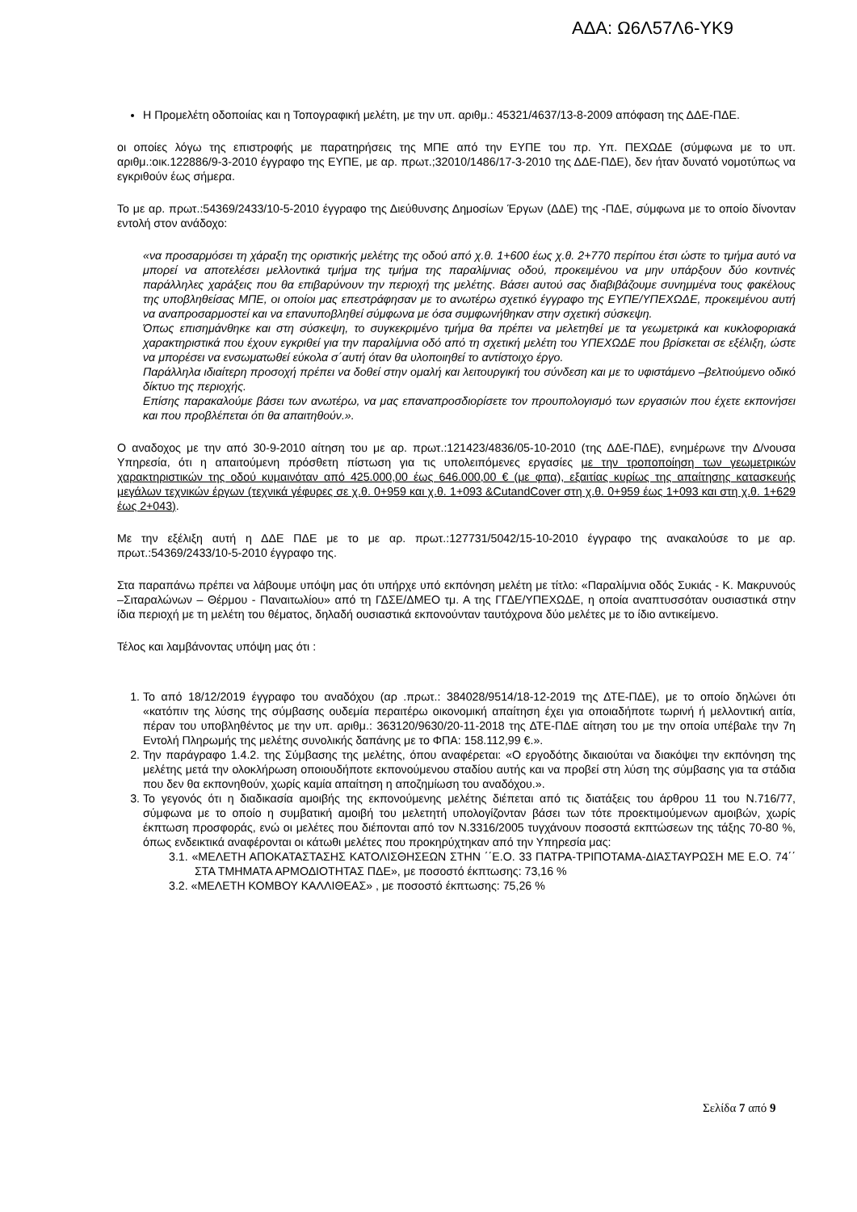ΑΔΑ: Ω6Λ57Λ6-ΥΚ9
Η Προμελέτη οδοποιίας και η Τοπογραφική μελέτη, με την υπ. αριθμ.: 45321/4637/13-8-2009 απόφαση της ΔΔΕ-ΠΔΕ.
οι οποίες λόγω της επιστροφής με παρατηρήσεις της ΜΠΕ από την ΕΥΠΕ του πρ. Υπ. ΠΕΧΩΔΕ (σύμφωνα με το υπ. αριθμ.:οικ.122886/9-3-2010 έγγραφο της ΕΥΠΕ, με αρ. πρωτ.;32010/1486/17-3-2010 της ΔΔΕ-ΠΔΕ), δεν ήταν δυνατό νομοτύπως να εγκριθούν έως σήμερα.
Το με αρ. πρωτ.:54369/2433/10-5-2010 έγγραφο της Διεύθυνσης Δημοσίων Έργων (ΔΔΕ) της -ΠΔΕ, σύμφωνα με το οποίο δίνονταν εντολή στον ανάδοχο:
«να προσαρμόσει τη χάραξη της οριστικής μελέτης της οδού από χ.θ. 1+600 έως χ.θ. 2+770 περίπου έτσι ώστε το τμήμα αυτό να μπορεί να αποτελέσει μελλοντικά τμήμα της τμήμα της παραλίμνιας οδού, προκειμένου να μην υπάρξουν δύο κοντινές παράλληλες χαράξεις που θα επιβαρύνουν την περιοχή της μελέτης. Βάσει αυτού σας διαβιβάζουμε συνημμένα τους φακέλους της υποβληθείσας ΜΠΕ, οι οποίοι μας επεστράφησαν με το ανωτέρω σχετικό έγγραφο της ΕΥΠΕ/ΥΠΕΧΩΔΕ, προκειμένου αυτή να αναπροσαρμοστεί και να επανυποβληθεί σύμφωνα με όσα συμφωνήθηκαν στην σχετική σύσκεψη.
Όπως επισημάνθηκε και στη σύσκεψη, το συγκεκριμένο τμήμα θα πρέπει να μελετηθεί με τα γεωμετρικά και κυκλοφοριακά χαρακτηριστικά που έχουν εγκριθεί για την παραλίμνια οδό από τη σχετική μελέτη του ΥΠΕΧΩΔΕ που βρίσκεται σε εξέλιξη, ώστε να μπορέσει να ενσωματωθεί εύκολα σ΄αυτή όταν θα υλοποιηθεί το αντίστοιχο έργο.
Παράλληλα ιδιαίτερη προσοχή πρέπει να δοθεί στην ομαλή και λειτουργική του σύνδεση και με το υφιστάμενο –βελτιούμενο οδικό δίκτυο της περιοχής.
Επίσης παρακαλούμε βάσει των ανωτέρω, να μας επαναπροσδιορίσετε τον προυπολογισμό των εργασιών που έχετε εκπονήσει και που προβλέπεται ότι θα απαιτηθούν.».
Ο αναδοχος με την από 30-9-2010 αίτηση του με αρ. πρωτ.:121423/4836/05-10-2010 (της ΔΔΕ-ΠΔΕ), ενημέρωνε την Δ/νουσα Υπηρεσία, ότι η απαιτούμενη πρόσθετη πίστωση για τις υπολειπόμενες εργασίες με την τροποποίηση των γεωμετρικών χαρακτηριστικών της οδού κυμαινόταν από 425.000,00 έως 646.000,00 € (με φπα), εξαιτίας κυρίως της απαίτησης κατασκευής μεγάλων τεχνικών έργων (τεχνικά γέφυρες σε χ.θ. 0+959 και χ.θ. 1+093 &CutandCover στη χ.θ. 0+959 έως 1+093 και στη χ.θ. 1+629 έως 2+043).
Με την εξέλιξη αυτή η ΔΔΕ ΠΔΕ με το με αρ. πρωτ.:127731/5042/15-10-2010 έγγραφο της ανακαλούσε το με αρ. πρωτ.:54369/2433/10-5-2010 έγγραφο της.
Στα παραπάνω πρέπει να λάβουμε υπόψη μας ότι υπήρχε υπό εκπόνηση μελέτη με τίτλο: «Παραλίμνια οδός Συκιάς - Κ. Μακρυνούς –Σιταραλώνων – Θέρμου - Παναιτωλίου» από τη ΓΔΣΕ/ΔΜΕΟ τμ. Α της ΓΓΔΕ/ΥΠΕΧΩΔΕ, η οποία αναπτυσσόταν ουσιαστικά στην ίδια περιοχή με τη μελέτη του θέματος, δηλαδή ουσιαστικά εκπονούνταν ταυτόχρονα δύο μελέτες με το ίδιο αντικείμενο.
Τέλος και λαμβάνοντας υπόψη μας ότι :
1. Το από 18/12/2019 έγγραφο του αναδόχου (αρ .πρωτ.: 384028/9514/18-12-2019 της ΔΤΕ-ΠΔΕ), με το οποίο δηλώνει ότι «κατόπιν της λύσης της σύμβασης ουδεμία περαιτέρω οικονομική απαίτηση έχει για οποιαδήποτε τωρινή ή μελλοντική αιτία, πέραν του υποβληθέντος με την υπ. αριθμ.: 363120/9630/20-11-2018 της ΔΤΕ-ΠΔΕ αίτηση του με την οποία υπέβαλε την 7η Εντολή Πληρωμής της μελέτης συνολικής δαπάνης με το ΦΠΑ: 158.112,99 €.».
2. Την παράγραφο 1.4.2. της Σύμβασης της μελέτης, όπου αναφέρεται: «Ο εργοδότης δικαιούται να διακόψει την εκπόνηση της μελέτης μετά την ολοκλήρωση οποιουδήποτε εκπονούμενου σταδίου αυτής και να προβεί στη λύση της σύμβασης για τα στάδια που δεν θα εκπονηθούν, χωρίς καμία απαίτηση η αποζημίωση του αναδόχου.».
3. Το γεγονός ότι η διαδικασία αμοιβής της εκπονούμενης μελέτης διέπεται από τις διατάξεις του άρθρου 11 του Ν.716/77, σύμφωνα με το οποίο η συμβατική αμοιβή του μελετητή υπολογίζονταν βάσει των τότε προεκτιμούμενων αμοιβών, χωρίς έκπτωση προσφοράς, ενώ οι μελέτες που διέπονται από τον Ν.3316/2005 τυγχάνουν ποσοστά εκπτώσεων της τάξης 70-80 %, όπως ενδεικτικά αναφέρονται οι κάτωθι μελέτες που προκηρύχτηκαν από την Υπηρεσία μας:
3.1. «ΜΕΛΕΤΗ ΑΠΟΚΑΤΑΣΤΑΣΗΣ ΚΑΤΟΛΙΣΘΗΣΕΩΝ ΣΤΗΝ ΄΄Ε.Ο. 33 ΠΑΤΡΑ-ΤΡΙΠΟΤΑΜΑ-ΔΙΑΣΤΑΥΡΩΣΗ ΜΕ Ε.Ο. 74΄΄ ΣΤΑ ΤΜΗΜΑΤΑ ΑΡΜΟΔΙΟΤΗΤΑΣ ΠΔΕ», με ποσοστό έκπτωσης: 73,16 %
3.2. «ΜΕΛΕΤΗ ΚΟΜΒΟΥ ΚΑΛΛΙΘΕΑΣ» , με ποσοστό έκπτωσης: 75,26 %
Σελίδα 7 από 9